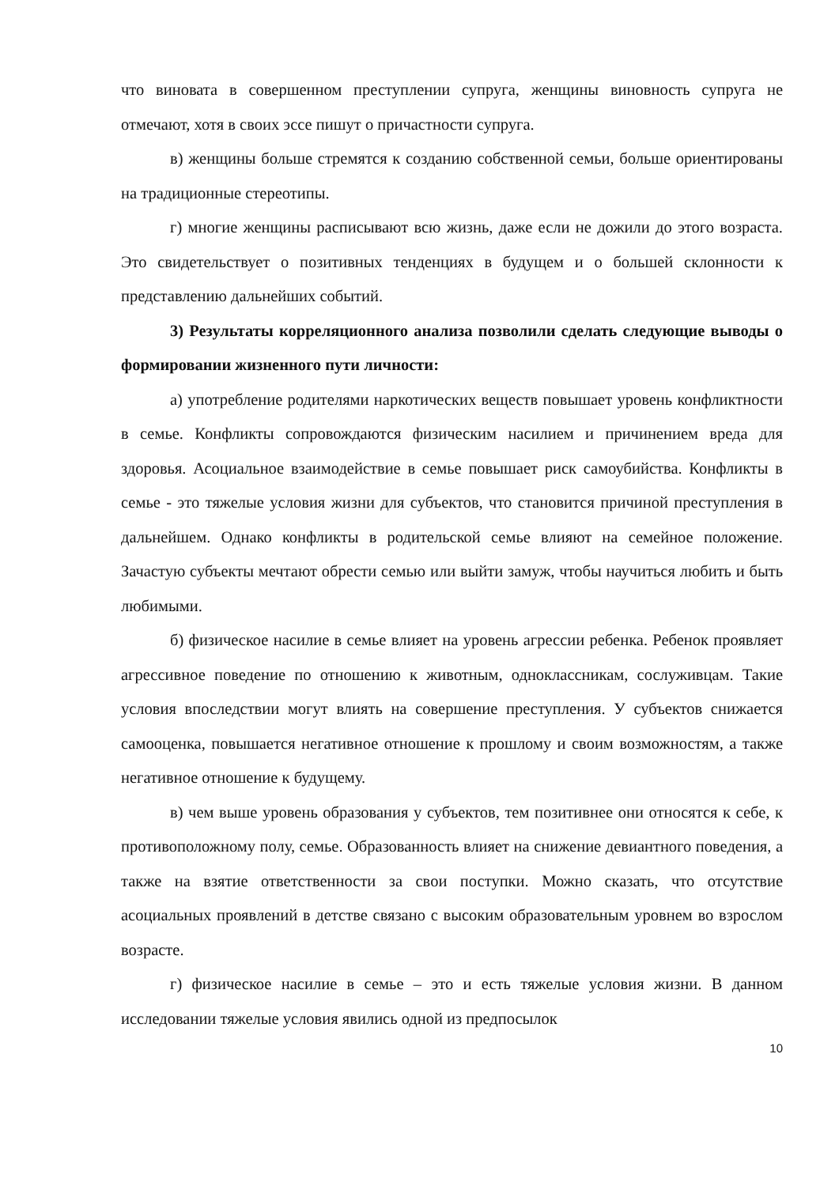что виновата в совершенном преступлении супруга, женщины виновность супруга не отмечают, хотя в своих эссе пишут о причастности супруга.
в) женщины больше стремятся к созданию собственной семьи, больше ориентированы на традиционные стереотипы.
г) многие женщины расписывают всю жизнь, даже если не дожили до этого возраста. Это свидетельствует о позитивных тенденциях в будущем и о большей склонности к представлению дальнейших событий.
3) Результаты корреляционного анализа позволили сделать следующие выводы о формировании жизненного пути личности:
а) употребление родителями наркотических веществ повышает уровень конфликтности в семье. Конфликты сопровождаются физическим насилием и причинением вреда для здоровья. Асоциальное взаимодействие в семье повышает риск самоубийства. Конфликты в семье - это тяжелые условия жизни для субъектов, что становится причиной преступления в дальнейшем. Однако конфликты в родительской семье влияют на семейное положение. Зачастую субъекты мечтают обрести семью или выйти замуж, чтобы научиться любить и быть любимыми.
б) физическое насилие в семье влияет на уровень агрессии ребенка. Ребенок проявляет агрессивное поведение по отношению к животным, одноклассникам, сослуживцам. Такие условия впоследствии могут влиять на совершение преступления. У субъектов снижается самооценка, повышается негативное отношение к прошлому и своим возможностям, а также негативное отношение к будущему.
в) чем выше уровень образования у субъектов, тем позитивнее они относятся к себе, к противоположному полу, семье. Образованность влияет на снижение девиантного поведения, а также на взятие ответственности за свои поступки. Можно сказать, что отсутствие асоциальных проявлений в детстве связано с высоким образовательным уровнем во взрослом возрасте.
г) физическое насилие в семье – это и есть тяжелые условия жизни. В данном исследовании тяжелые условия явились одной из предпосылок
10